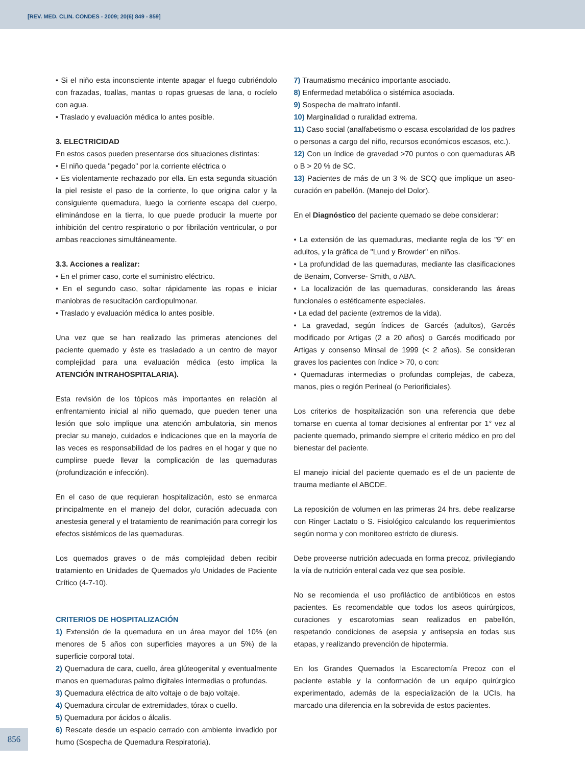[REV. MED. CLIN. CONDES - 2009; 20(6) 849 - 859]
• Si el niño esta inconsciente intente apagar el fuego cubriéndolo con frazadas, toallas, mantas o ropas gruesas de lana, o rocíelo con agua.
• Traslado y evaluación médica lo antes posible.
3. ELECTRICIDAD
En estos casos pueden presentarse dos situaciones distintas:
• El niño queda "pegado" por la corriente eléctrica o
• Es violentamente rechazado por ella. En esta segunda situación la piel resiste el paso de la corriente, lo que origina calor y la consiguiente quemadura, luego la corriente escapa del cuerpo, eliminándose en la tierra, lo que puede producir la muerte por inhibición del centro respiratorio o por fibrilación ventricular, o por ambas reacciones simultáneamente.
3.3. Acciones a realizar:
• En el primer caso, corte el suministro eléctrico.
• En el segundo caso, soltar rápidamente las ropas e iniciar maniobras de resucitación cardiopulmonar.
• Traslado y evaluación médica lo antes posible.
Una vez que se han realizado las primeras atenciones del paciente quemado y éste es trasladado a un centro de mayor complejidad para una evaluación médica (esto implica la ATENCIÓN INTRAHOSPITALARIA).
Esta revisión de los tópicos más importantes en relación al enfrentamiento inicial al niño quemado, que pueden tener una lesión que solo implique una atención ambulatoria, sin menos preciar su manejo, cuidados e indicaciones que en la mayoría de las veces es responsabilidad de los padres en el hogar y que no cumplirse puede llevar la complicación de las quemaduras (profundización e infección).
En el caso de que requieran hospitalización, esto se enmarca principalmente en el manejo del dolor, curación adecuada con anestesia general y el tratamiento de reanimación para corregir los efectos sistémicos de las quemaduras.
Los quemados graves o de más complejidad deben recibir tratamiento en Unidades de Quemados y/o Unidades de Paciente Crítico (4-7-10).
CRITERIOS DE HOSPITALIZACIÓN
1) Extensión de la quemadura en un área mayor del 10% (en menores de 5 años con superficies mayores a un 5%) de la superficie corporal total.
2) Quemadura de cara, cuello, área glúteogenital y eventualmente manos en quemaduras palmo digitales intermedias o profundas.
3) Quemadura eléctrica de alto voltaje o de bajo voltaje.
4) Quemadura circular de extremidades, tórax o cuello.
5) Quemadura por ácidos o álcalis.
6) Rescate desde un espacio cerrado con ambiente invadido por humo (Sospecha de Quemadura Respiratoria).
7) Traumatismo mecánico importante asociado.
8) Enfermedad metabólica o sistémica asociada.
9) Sospecha de maltrato infantil.
10) Marginalidad o ruralidad extrema.
11) Caso social (analfabetismo o escasa escolaridad de los padres o personas a cargo del niño, recursos económicos escasos, etc.).
12) Con un índice de gravedad >70 puntos o con quemaduras AB o B > 20 % de SC.
13) Pacientes de más de un 3 % de SCQ que implique un aseo-curación en pabellón. (Manejo del Dolor).
En el Diagnóstico del paciente quemado se debe considerar:
• La extensión de las quemaduras, mediante regla de los "9" en adultos, y la gráfica de "Lund y Browder" en niños.
• La profundidad de las quemaduras, mediante las clasificaciones de Benaim, Converse- Smith, o ABA.
• La localización de las quemaduras, considerando las áreas funcionales o estéticamente especiales.
• La edad del paciente (extremos de la vida).
• La gravedad, según índices de Garcés (adultos), Garcés modificado por Artigas (2 a 20 años) o Garcés modificado por Artigas y consenso Minsal de 1999 (< 2 años). Se consideran graves los pacientes con índice > 70, o con:
• Quemaduras intermedias o profundas complejas, de cabeza, manos, pies o región Perineal (o Periorificiales).
Los criterios de hospitalización son una referencia que debe tomarse en cuenta al tomar decisiones al enfrentar por 1° vez al paciente quemado, primando siempre el criterio médico en pro del bienestar del paciente.
El manejo inicial del paciente quemado es el de un paciente de trauma mediante el ABCDE.
La reposición de volumen en las primeras 24 hrs. debe realizarse con Ringer Lactato o S. Fisiológico calculando los requerimientos según norma y con monitoreo estricto de diuresis.
Debe proveerse nutrición adecuada en forma precoz, privilegiando la vía de nutrición enteral cada vez que sea posible.
No se recomienda el uso profiláctico de antibióticos en estos pacientes. Es recomendable que todos los aseos quirúrgicos, curaciones y escarotomias sean realizados en pabellón, respetando condiciones de asepsia y antisepsia en todas sus etapas, y realizando prevención de hipotermia.
En los Grandes Quemados la Escarectomía Precoz con el paciente estable y la conformación de un equipo quirúrgico experimentado, además de la especialización de la UCIs, ha marcado una diferencia en la sobrevida de estos pacientes.
856